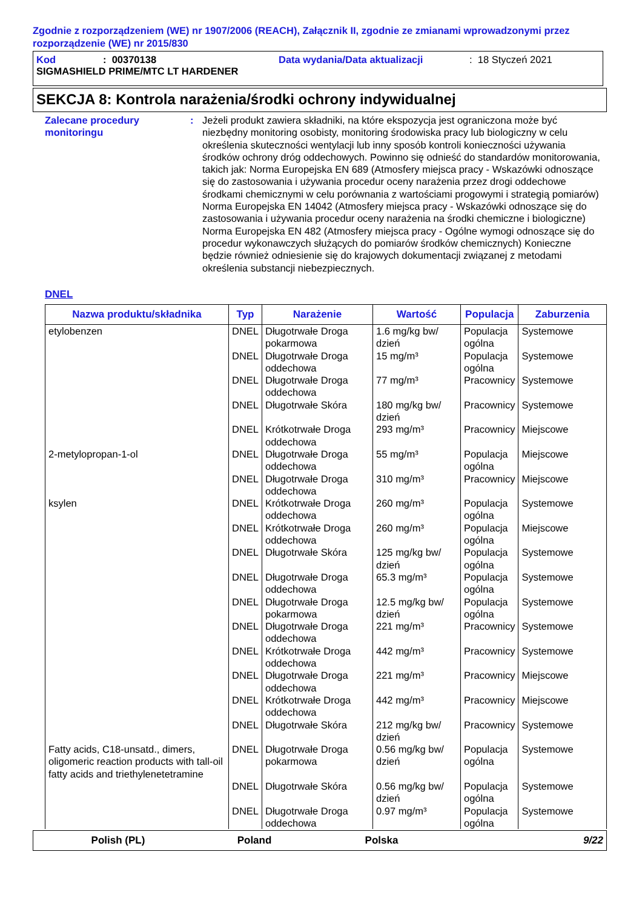Zgodnie z rozporządzeniem (WE) nr 1907/2006 (REACH), Załącznik II, zgodnie ze zmianami wprowadzonymi przez rozporządzenie (WE) nr 2015/830
Kod: 00370138 Data wydania/Data aktualizacji: 18 Styczeń 2021
SIGMASHIELD PRIME/MTC LT HARDENER
SEKCJA 8: Kontrola narażenia/środki ochrony indywidualnej
Zalecane procedury monitoringu
: Jeżeli produkt zawiera składniki, na które ekspozycja jest ograniczona może być niezbędny monitoring osobisty, monitoring środowiska pracy lub biologiczny w celu określenia skuteczności wentylacji lub inny sposób kontroli konieczności używania środków ochrony dróg oddechowych. Powinno się odnieść do standardów monitorowania, takich jak: Norma Europejska EN 689 (Atmosfery miejsca pracy - Wskazówki odnoszące się do zastosowania i używania procedur oceny narażenia przez drogi oddechowe środkami chemicznymi w celu porównania z wartościami progowymi i strategią pomiarów) Norma Europejska EN 14042 (Atmosfery miejsca pracy - Wskazówki odnoszące się do zastosowania i używania procedur oceny narażenia na środki chemiczne i biologiczne) Norma Europejska EN 482 (Atmosfery miejsca pracy - Ogólne wymogi odnoszące się do procedur wykonawczych służących do pomiarów środków chemicznych) Konieczne będzie również odniesienie się do krajowych dokumentacji związanej z metodami określenia substancji niebezpiecznych.
DNEL
| Nazwa produktu/składnika | Typ | Narażenie | Wartość | Populacja | Zaburzenia |
| --- | --- | --- | --- | --- | --- |
| etylobenzen | DNEL | Długotrwałe Droga pokarmowa | 1.6 mg/kg bw/ dzień | Populacja ogólna | Systemowe |
| | DNEL | Długotrwałe Droga oddechowa | 15 mg/m³ | Populacja ogólna | Systemowe |
| | DNEL | Długotrwałe Droga oddechowa | 77 mg/m³ | Pracownicy | Systemowe |
| | DNEL | Długotrwałe Skóra | 180 mg/kg bw/ dzień | Pracownicy | Systemowe |
| | DNEL | Krótkotrwałe Droga oddechowa | 293 mg/m³ | Pracownicy | Miejscowe |
| 2-metylopropan-1-ol | DNEL | Długotrwałe Droga oddechowa | 55 mg/m³ | Populacja ogólna | Miejscowe |
| | DNEL | Długotrwałe Droga oddechowa | 310 mg/m³ | Pracownicy | Miejscowe |
| ksylen | DNEL | Krótkotrwałe Droga oddechowa | 260 mg/m³ | Populacja ogólna | Systemowe |
| | DNEL | Krótkotrwałe Droga oddechowa | 260 mg/m³ | Populacja ogólna | Miejscowe |
| | DNEL | Długotrwałe Skóra | 125 mg/kg bw/ dzień | Populacja ogólna | Systemowe |
| | DNEL | Długotrwałe Droga oddechowa | 65.3 mg/m³ | Populacja ogólna | Systemowe |
| | DNEL | Długotrwałe Droga pokarmowa | 12.5 mg/kg bw/ dzień | Populacja ogólna | Systemowe |
| | DNEL | Długotrwałe Droga oddechowa | 221 mg/m³ | Pracownicy | Systemowe |
| | DNEL | Krótkotrwałe Droga oddechowa | 442 mg/m³ | Pracownicy | Systemowe |
| | DNEL | Długotrwałe Droga oddechowa | 221 mg/m³ | Pracownicy | Miejscowe |
| | DNEL | Krótkotrwałe Droga oddechowa | 442 mg/m³ | Pracownicy | Miejscowe |
| | DNEL | Długotrwałe Skóra | 212 mg/kg bw/ dzień | Pracownicy | Systemowe |
| Fatty acids, C18-unsatd., dimers, oligomeric reaction products with tall-oil fatty acids and triethylenetetramine | DNEL | Długotrwałe Droga pokarmowa | 0.56 mg/kg bw/ dzień | Populacja ogólna | Systemowe |
| | DNEL | Długotrwałe Skóra | 0.56 mg/kg bw/ dzień | Populacja ogólna | Systemowe |
| | DNEL | Długotrwałe Droga oddechowa | 0.97 mg/m³ | Populacja ogólna | Systemowe |
Polish (PL) Poland Polska 9/22